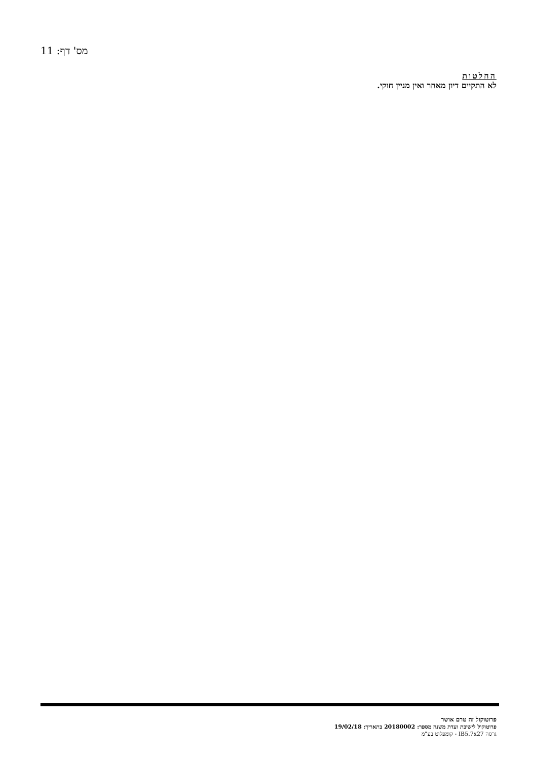מס' דף: 11
החלטות
לא התקיים דיון מאחר ואין מניין חוקי.
פרוטוקול זה טרם אושר
פרוטוקול לישיבת ועדת משנה מספר: 20180002 בתאריך: 19/02/18
גרסה IB5.7x27 - קומפלוט בע"מ